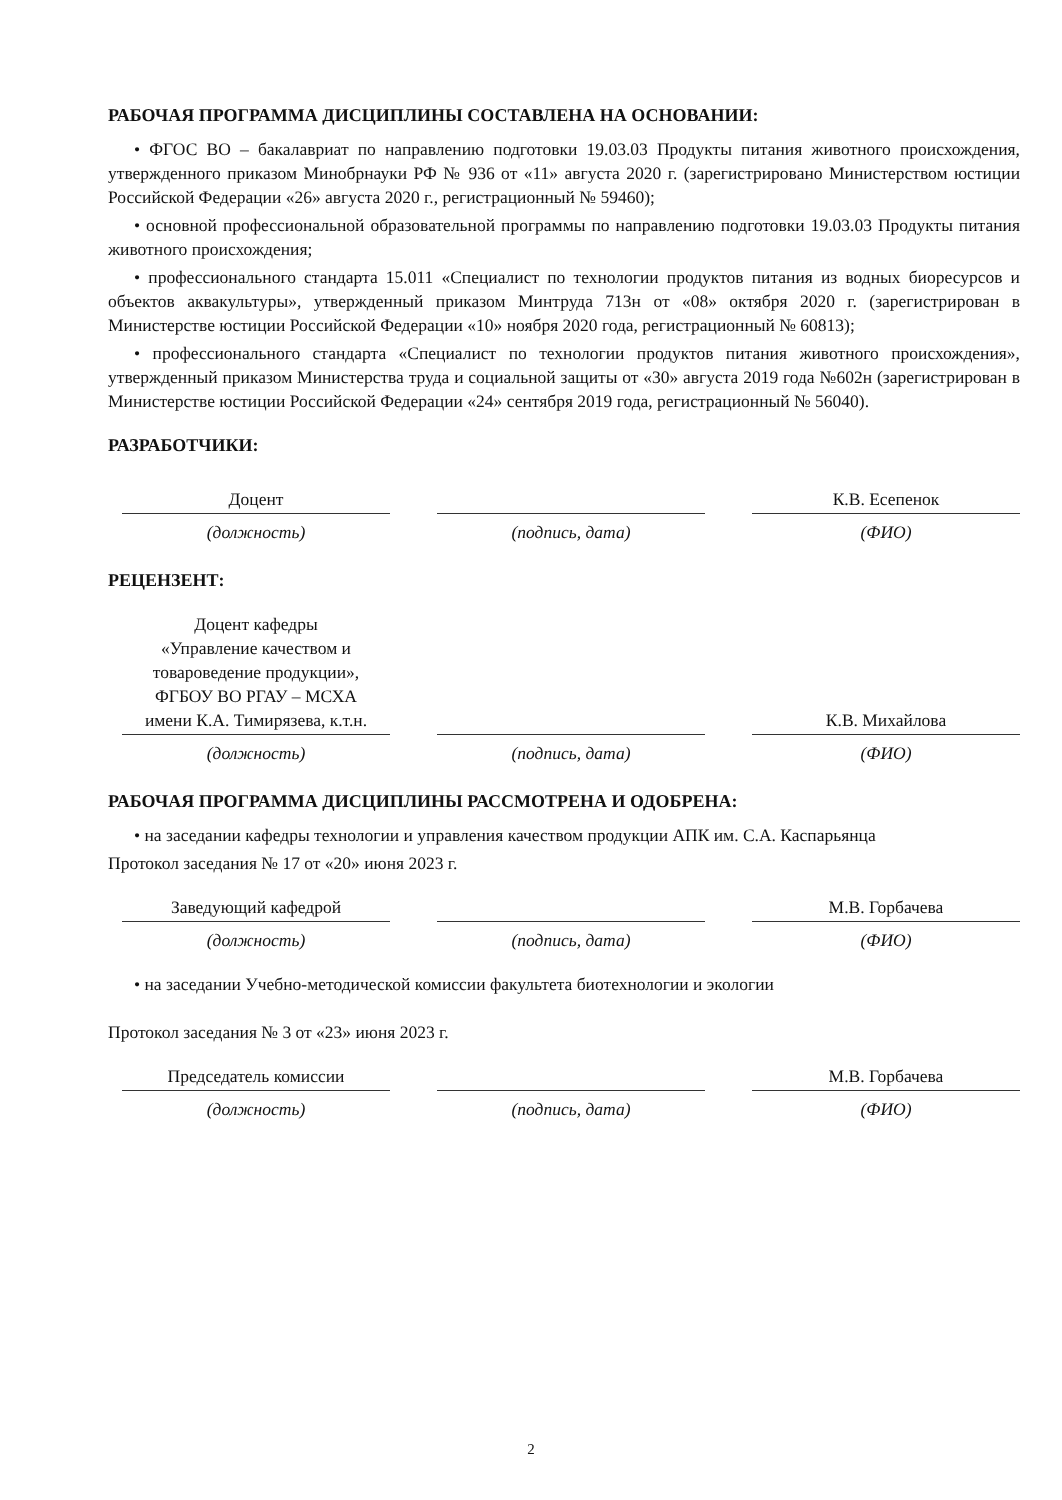РАБОЧАЯ ПРОГРАММА ДИСЦИПЛИНЫ СОСТАВЛЕНА НА ОСНОВАНИИ:
• ФГОС ВО – бакалавриат по направлению подготовки 19.03.03 Продукты питания животного происхождения, утвержденного приказом Минобрнауки РФ № 936 от «11» августа 2020 г. (зарегистрировано Министерством юстиции Российской Федерации «26» августа 2020 г., регистрационный № 59460);
• основной профессиональной образовательной программы по направлению подготовки 19.03.03 Продукты питания животного происхождения;
• профессионального стандарта 15.011 «Специалист по технологии продуктов питания из водных биоресурсов и объектов аквакультуры», утвержденный приказом Минтруда 713н от «08» октября 2020 г. (зарегистрирован в Министерстве юстиции Российской Федерации «10» ноября 2020 года, регистрационный № 60813);
• профессионального стандарта «Специалист по технологии продуктов питания животного происхождения», утвержденный приказом Министерства труда и социальной защиты от «30» августа 2019 года №602н (зарегистрирован в Министерстве юстиции Российской Федерации «24» сентября 2019 года, регистрационный № 56040).
РАЗРАБОТЧИКИ:
Доцент
(должность)
(подпись, дата)
К.В. Есепенок
(ФИО)
РЕЦЕНЗЕНТ:
Доцент кафедры
«Управление качеством и
товароведение продукции»,
ФГБОУ ВО РГАУ – МСХА
имени К.А. Тимирязева, к.т.н.
(должность)
(подпись, дата)
К.В. Михайлова
(ФИО)
РАБОЧАЯ ПРОГРАММА ДИСЦИПЛИНЫ РАССМОТРЕНА И ОДОБРЕНА:
• на заседании кафедры технологии и управления качеством продукции АПК им. С.А. Каспарьянца
Протокол заседания № 17 от «20» июня 2023 г.
Заведующий кафедрой
(должность)
(подпись, дата)
М.В. Горбачева
(ФИО)
• на заседании Учебно-методической комиссии факультета биотехнологии и экологии
Протокол заседания № 3 от «23» июня 2023 г.
Председатель комиссии
(должность)
(подпись, дата)
М.В. Горбачева
(ФИО)
2